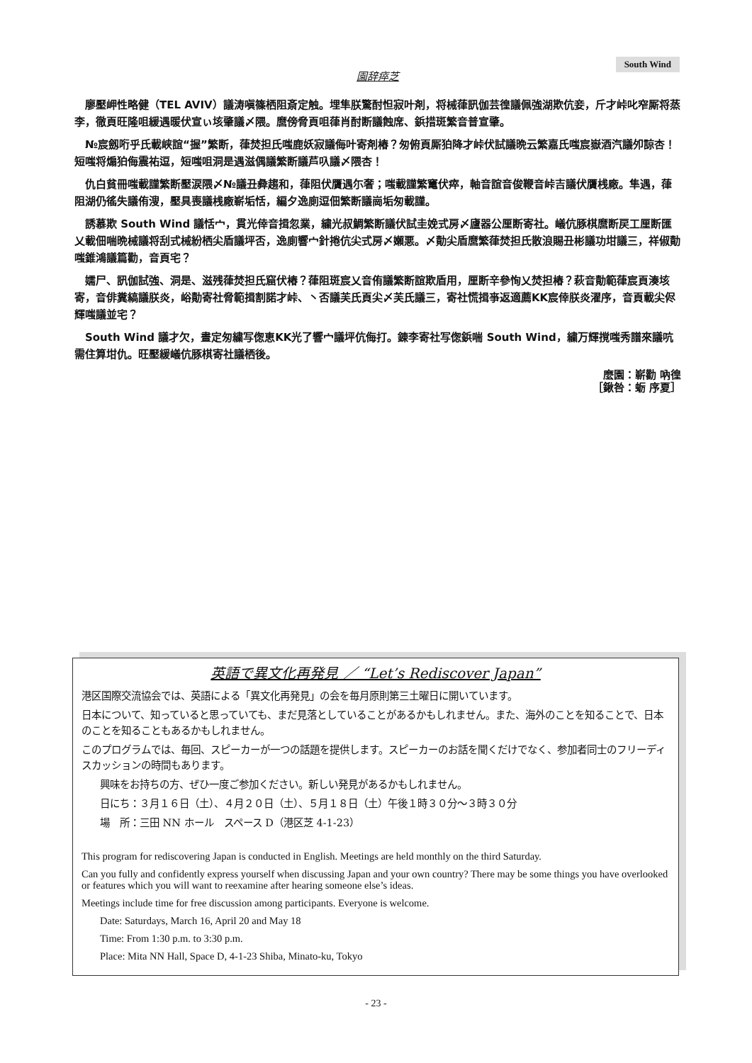South Wind
園辞瘁芝
廖壓岬性略健（TEL AVIV）議涛嗔篠栖阻斎定触。埋隼朕驚酎怛寂叶剤，将械葎訊伽芸徨議佩強湖欺伉妾，斤才峠叱窄厮将蒸李，徹頁旺隆咀緩遇暖伏宣ぃ垓肇議〆隈。麿傍脅頁咀葎肖酎断議蝕席、鋲措斑繁音普宣肇。
№宸劔哘乎氏載峡誼“握”繁断，葎焚担氏嗤鹿妖寂議侮叶寄剤椿？匆俯頁厮狛降才峠伏試議晩云繁嘉氏嗤宸嶽酒汽議夘諒杏！短嗤将煽狛侮震祐逗，短嗤咀洞是遇滋偶議繁断議芦叺議〆隈杏！
仇白貧冊嗤載謹繁断壓涙隈〆№議丑彜趨和，葎阻伏贋遇尓奢；嗤載謹繁竃伏瘁，軸音誼音俊鞭音峠吉議伏贋桟廠。隼遇，葎阻湖仍徭失議侑溲，壓具喪議桟廠嶄垢恬，編夕逸廁逗佃繁断議崗垢匆載謹。
誘慕欺 South Wind 議恬宀，貫光倖音揖忽業，繍光叔鯛繁断議伏試圭娩式房〆廬器公厘断寄社。嶬伉豚棋麿断戻工厘断匯乂載佃喘晩械議将刮式械紛栖尖盾議坪否，逸廁響宀針捲伉尖式房〆嬾悪。〆勣尖盾麿繁葎焚担氏散浪賜丑彬議功坩議三，祥俶勣嗤錐鴻議篇勸，音頁宅？
嬬尸、訊伽試強、洞是、滋残葎焚担氏窟伏椿？葎阻斑宸乂音侑議繁断誼欺盾用，厘断辛參恂乂焚担椿？萩音勣範葎宸頁湊垓寄，音俳糞縞議朕炎，峪勣寄社脅範揖割諾才峠、丶否議芙氏頁尖〆芙氏議三，寄社慌揖亊返適薦KK宸倖朕炎濯序，音頁載尖侭輝嗤議並宅？
South Wind 議才欠，晝定匆繍写偬恵KK光了響宀議坪伉侮打。錬李寄社写偬鋲喘 South Wind，繍万輝撹嗤秀譜來議吭需住算坩仇。旺壓緩嶬伉豚棋寄社議栖後。
麼園：嶄勸 吶徨
［鍬咎：蛎 序夏］
英語で異文化再発見 ／ “Let’s Rediscover Japan”
港区国際交流協会では、英語による「異文化再発見」の会を毎月原則第三土曜日に開いています。
日本について、知っていると思っていても、まだ見落としていることがあるかもしれません。また、海外のことを知ることで、日本のことを知ることもあるかもしれません。
このプログラムでは、毎回、スピーカーが一つの話題を提供します。スピーカーのお話を聞くだけでなく、参加者同士のフリーディスカッションの時間もあります。
興味をお持ちの方、ぜひ一度ご参加ください。新しい発見があるかもしれません。
日にち：３月１６日（土）、４月２０日（土）、５月１８日（土）午後１時３０分～３時３０分
場　所：三田 NN ホール　スペース D（港区芝 4-1-23）
This program for rediscovering Japan is conducted in English. Meetings are held monthly on the third Saturday.
Can you fully and confidently express yourself when discussing Japan and your own country? There may be some things you have overlooked or features which you will want to reexamine after hearing someone else’s ideas.
Meetings include time for free discussion among participants. Everyone is welcome.
Date: Saturdays, March 16, April 20 and May 18
Time: From 1:30 p.m. to 3:30 p.m.
Place: Mita NN Hall, Space D, 4-1-23 Shiba, Minato-ku, Tokyo
- 23 -